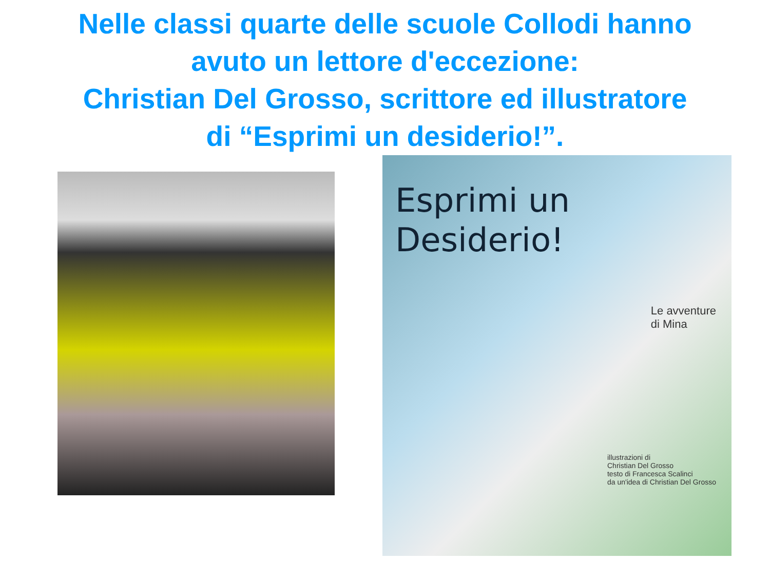Nelle classi quarte delle scuole Collodi hanno
avuto un lettore d'eccezione:
Christian Del Grosso, scrittore ed illustratore
di “Esprimi un desiderio!”.
Esprimi un
Desiderio!
Le avventure
di Mina
illustrazioni di
Christian Del Grosso
testo di Francesca Scalinci
da un'idea di Christian Del Grosso